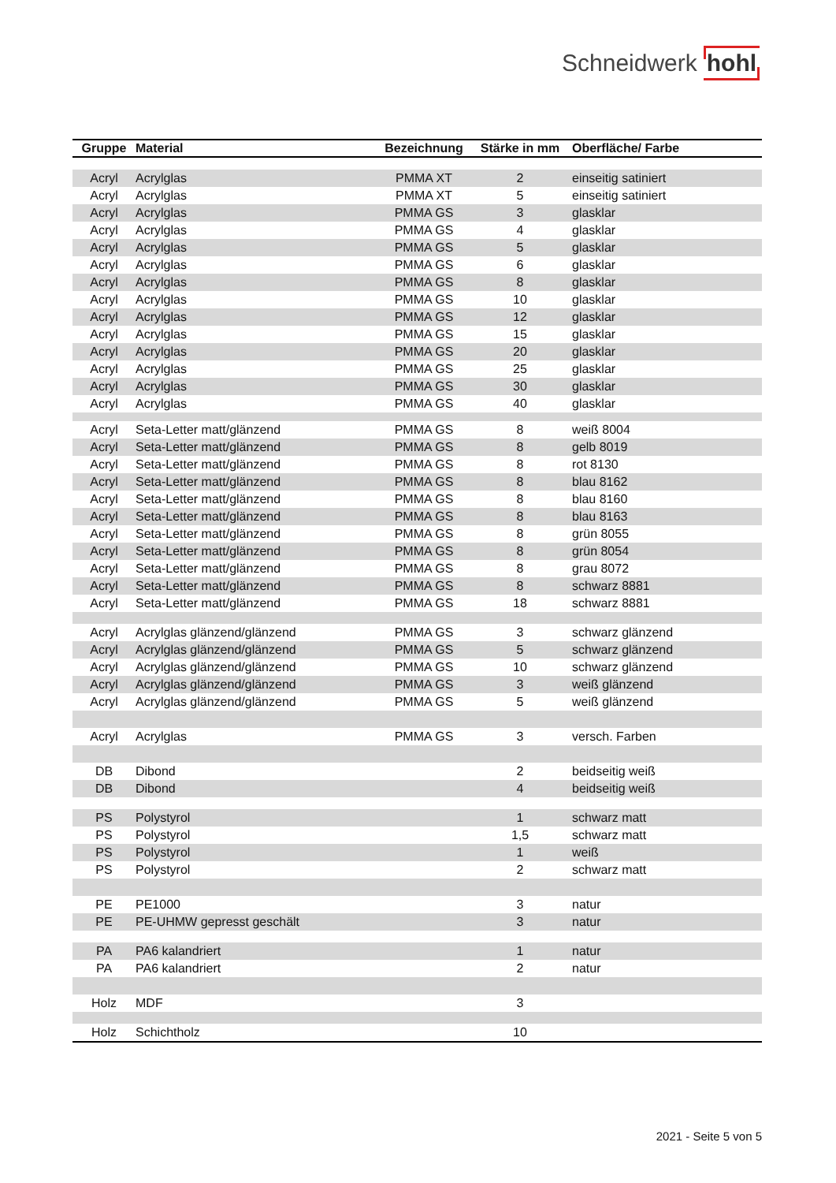Schneidwerk hohl
| Gruppe | Material | Bezeichnung | Stärke in mm | Oberfläche/ Farbe |
| --- | --- | --- | --- | --- |
| Acryl | Acrylglas | PMMA XT | 2 | einseitig satiniert |
| Acryl | Acrylglas | PMMA XT | 5 | einseitig satiniert |
| Acryl | Acrylglas | PMMA GS | 3 | glasklar |
| Acryl | Acrylglas | PMMA GS | 4 | glasklar |
| Acryl | Acrylglas | PMMA GS | 5 | glasklar |
| Acryl | Acrylglas | PMMA GS | 6 | glasklar |
| Acryl | Acrylglas | PMMA GS | 8 | glasklar |
| Acryl | Acrylglas | PMMA GS | 10 | glasklar |
| Acryl | Acrylglas | PMMA GS | 12 | glasklar |
| Acryl | Acrylglas | PMMA GS | 15 | glasklar |
| Acryl | Acrylglas | PMMA GS | 20 | glasklar |
| Acryl | Acrylglas | PMMA GS | 25 | glasklar |
| Acryl | Acrylglas | PMMA GS | 30 | glasklar |
| Acryl | Acrylglas | PMMA GS | 40 | glasklar |
| Acryl | Seta-Letter matt/glänzend | PMMA GS | 8 | weiß 8004 |
| Acryl | Seta-Letter matt/glänzend | PMMA GS | 8 | gelb 8019 |
| Acryl | Seta-Letter matt/glänzend | PMMA GS | 8 | rot 8130 |
| Acryl | Seta-Letter matt/glänzend | PMMA GS | 8 | blau 8162 |
| Acryl | Seta-Letter matt/glänzend | PMMA GS | 8 | blau 8160 |
| Acryl | Seta-Letter matt/glänzend | PMMA GS | 8 | blau 8163 |
| Acryl | Seta-Letter matt/glänzend | PMMA GS | 8 | grün 8055 |
| Acryl | Seta-Letter matt/glänzend | PMMA GS | 8 | grün 8054 |
| Acryl | Seta-Letter matt/glänzend | PMMA GS | 8 | grau 8072 |
| Acryl | Seta-Letter matt/glänzend | PMMA GS | 8 | schwarz 8881 |
| Acryl | Seta-Letter matt/glänzend | PMMA GS | 18 | schwarz 8881 |
| Acryl | Acrylglas glänzend/glänzend | PMMA GS | 3 | schwarz glänzend |
| Acryl | Acrylglas glänzend/glänzend | PMMA GS | 5 | schwarz glänzend |
| Acryl | Acrylglas glänzend/glänzend | PMMA GS | 10 | schwarz glänzend |
| Acryl | Acrylglas glänzend/glänzend | PMMA GS | 3 | weiß glänzend |
| Acryl | Acrylglas glänzend/glänzend | PMMA GS | 5 | weiß glänzend |
| Acryl | Acrylglas | PMMA GS | 3 | versch. Farben |
| DB | Dibond | | 2 | beidseitig weiß |
| DB | Dibond | | 4 | beidseitig weiß |
| PS | Polystyrol | | 1 | schwarz matt |
| PS | Polystyrol | | 1,5 | schwarz matt |
| PS | Polystyrol | | 1 | weiß |
| PS | Polystyrol | | 2 | schwarz matt |
| PE | PE1000 | | 3 | natur |
| PE | PE-UHMW gepresst geschält | | 3 | natur |
| PA | PA6 kalandriert | | 1 | natur |
| PA | PA6 kalandriert | | 2 | natur |
| Holz | MDF | | 3 | |
| Holz | Schichtholz | | 10 | |
2021 - Seite 5 von 5